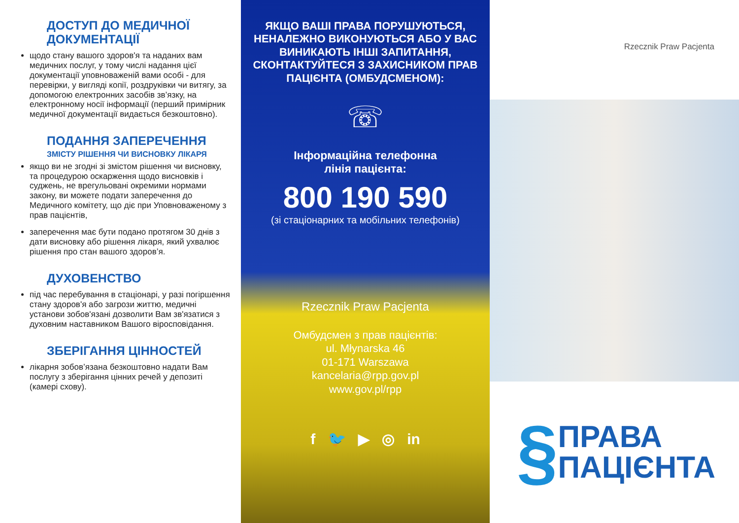ДОСТУП ДО МЕДИЧНОЇ ДОКУМЕНТАЦІЇ
щодо стану вашого здоров'я та наданих вам медичних послуг, у тому числі надання цієї документації уповноваженій вами особі - для перевірки, у вигляді копії, роздруківки чи витягу, за допомогою електронних засобів зв’язку, на електронному носії інформації (перший примірник медичної документації видається безкоштовно).
ПОДАННЯ ЗАПЕРЕЧЕННЯ
ЗМІСТУ РІШЕННЯ ЧИ ВИСНОВКУ ЛІКАРЯ
якщо ви не згодні зі змістом рішення чи висновку, та процедурою оскарження щодо висновків і суджень, не врегульовані окремими нормами закону, ви можете подати заперечення до Медичного комітету, що діє при Уповноваженому з прав пацієнтів,
заперечення має бути подано протягом 30 днів з дати висновку або рішення лікаря, який ухвалює рішення про стан вашого здоров’я.
ДУХОВЕНСТВО
під час перебування в стаціонарі, у разі погіршення стану здоров'я або загрози життю, медичні установи зобов'язані дозволити Вам зв'язатися з духовним наставником Вашого віросповідання.
ЗБЕРІГАННЯ ЦІННОСТЕЙ
лікарня зобов’язана безкоштовно надати Вам послугу з зберігання цінних речей у депозиті (камері схову).
ЯКЩО ВАШІ ПРАВА ПОРУШУЮТЬСЯ, НЕНАЛЕЖНО ВИКОНУЮТЬСЯ АБО У ВАС ВИНИКАЮТЬ ІНШІ ЗАПИТАННЯ, СКОНТАКТУЙТЕСЯ З ЗАХИСНИКОМ ПРАВ ПАЦІЄНТА (ОМБУДСМЕНОМ):
☏
Інформаційна телефонна
лінія пацієнта:
800 190 590
(зі стаціонарних та мобільних телефонів)
Rzecznik Praw Pacjenta
Омбудсмен з прав пацієнтів:
ul. Młynarska 46
01-171 Warszawa
kancelaria@rpp.gov.pl
www.gov.pl/rpp
f 🐦 ▶ ◎ in
Rzecznik Praw Pacjenta
§ ПРАВА
ПАЦІЄНТА